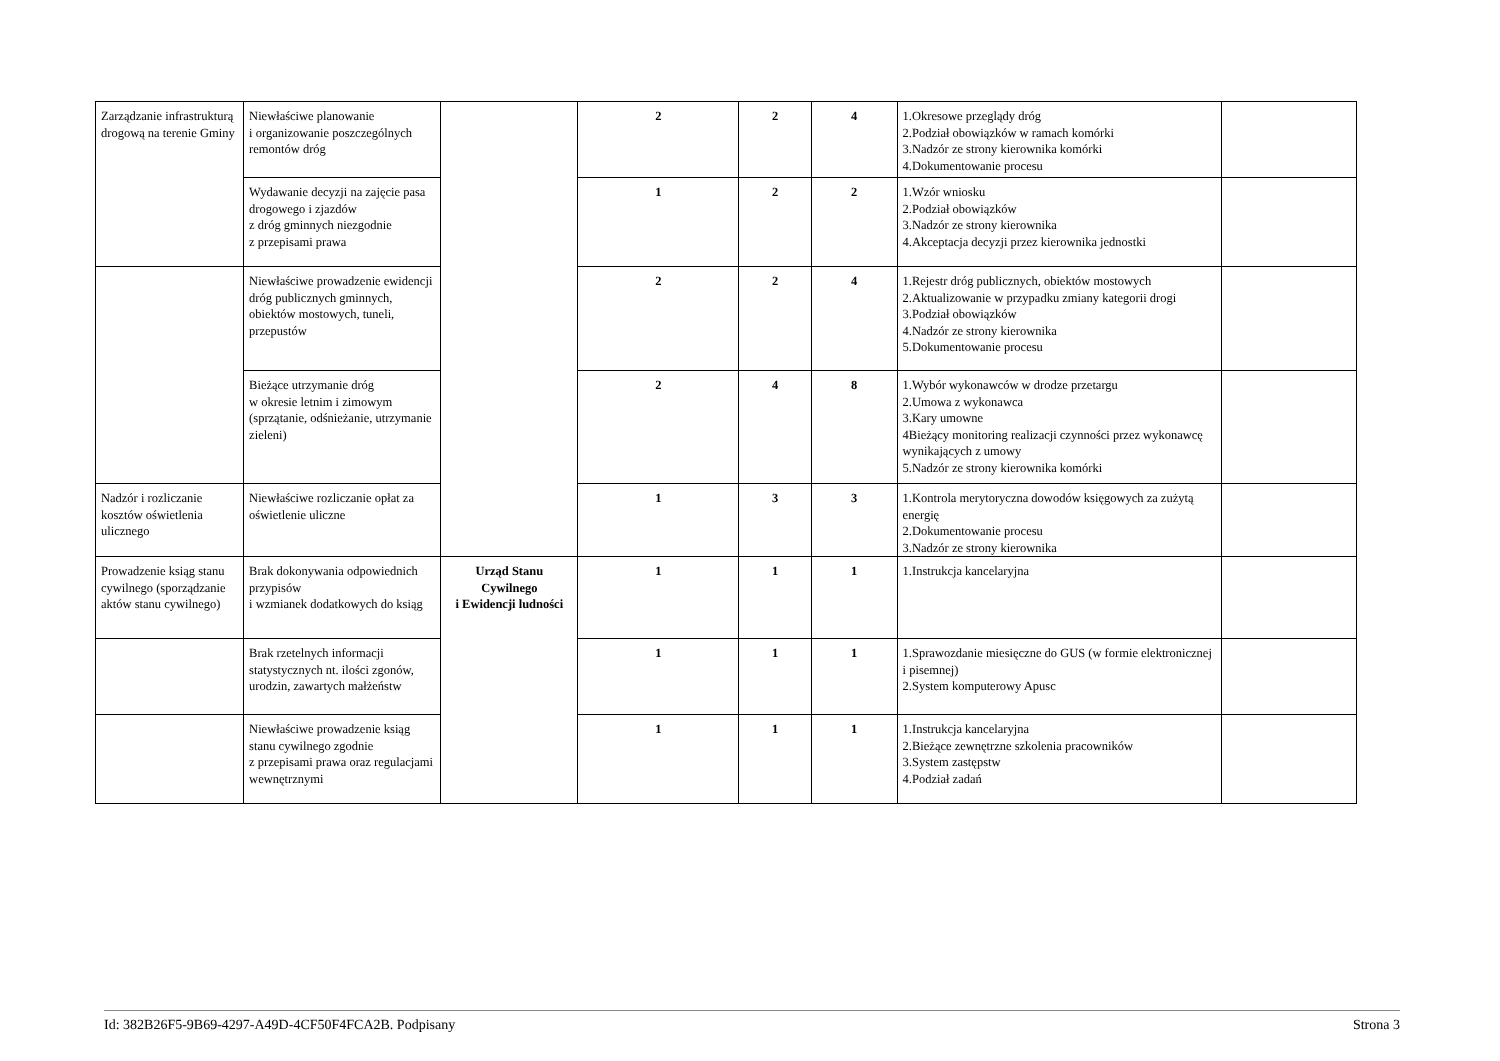| Zarządzanie infrastrukturą drogową na terenie Gminy | Niewłaściwe planowanie i organizowanie poszczególnych remontów dróg | | 2 | 2 | 4 | 1.Okresowe przeglądy dróg 2.Podział obowiązków w ramach komórki 3.Nadzór ze strony kierownika komórki 4.Dokumentowanie procesu | |
| | Wydawanie decyzji na zajęcie pasa drogowego i zjazdów z dróg gminnych niezgodnie z przepisami prawa | | 1 | 2 | 2 | 1.Wzór wniosku 2.Podział obowiązków 3.Nadzór ze strony kierownika 4.Akceptacja decyzji przez kierownika jednostki | |
| | Niewłaściwe prowadzenie ewidencji dróg publicznych gminnych, obiektów mostowych, tuneli, przepustów | | 2 | 2 | 4 | 1.Rejestr dróg publicznych, obiektów mostowych 2.Aktualizowanie w przypadku zmiany kategorii drogi 3.Podział obowiązków 4.Nadzór ze strony kierownika 5.Dokumentowanie procesu | |
| | Bieżące utrzymanie dróg w okresie letnim i zimowym (sprzątanie, odśnieżanie, utrzymanie zieleni) | | 2 | 4 | 8 | 1.Wybór wykonawców w drodze przetargu 2.Umowa z wykonawca 3.Kary umowne 4Bieżący monitoring realizacji czynności przez wykonawcę wynikających z umowy 5.Nadzór ze strony kierownika komórki | |
| Nadzór i rozliczanie kosztów oświetlenia ulicznego | Niewłaściwe rozliczanie opłat za oświetlenie uliczne | | 1 | 3 | 3 | 1.Kontrola merytoryczna dowodów księgowych za zużytą energię 2.Dokumentowanie procesu 3.Nadzór ze strony kierownika | |
| Prowadzenie ksiąg stanu cywilnego (sporządzanie aktów stanu cywilnego) | Brak dokonywania odpowiednich przypisów i wzmianek dodatkowych do ksiąg | Urząd Stanu Cywilnego i Ewidencji ludności | 1 | 1 | 1 | 1.Instrukcja kancelaryjna | |
| | Brak rzetelnych informacji statystycznych nt. ilości zgonów, urodzin, zawartych małżeństw | | 1 | 1 | 1 | 1.Sprawozdanie miesięczne do GUS (w formie elektronicznej i pisemnej) 2.System komputerowy Apusc | |
| | Niewłaściwe prowadzenie ksiąg stanu cywilnego zgodnie z przepisami prawa oraz regulacjami wewnętrznymi | | 1 | 1 | 1 | 1.Instrukcja kancelaryjna 2.Bieżące zewnętrzne szkolenia pracowników 3.System zastępstw 4.Podział zadań | |
Id: 382B26F5-9B69-4297-A49D-4CF50F4FCA2B. Podpisany Strona 3